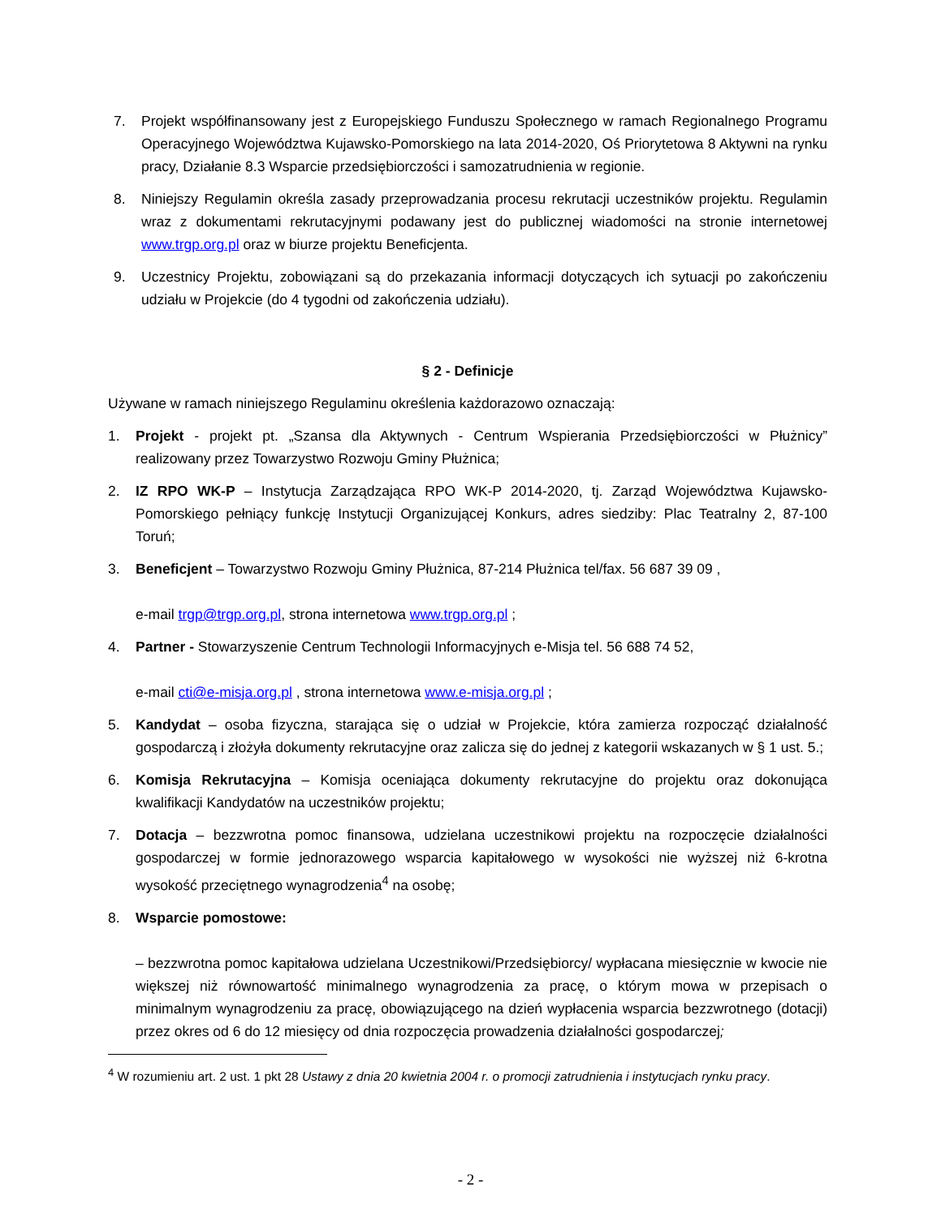7. Projekt współfinansowany jest z Europejskiego Funduszu Społecznego w ramach Regionalnego Programu Operacyjnego Województwa Kujawsko-Pomorskiego na lata 2014-2020, Oś Priorytetowa 8 Aktywni na rynku pracy, Działanie 8.3 Wsparcie przedsiębiorczości i samozatrudnienia w regionie.
8. Niniejszy Regulamin określa zasady przeprowadzania procesu rekrutacji uczestników projektu. Regulamin wraz z dokumentami rekrutacyjnymi podawany jest do publicznej wiadomości na stronie internetowej www.trgp.org.pl oraz w biurze projektu Beneficjenta.
9. Uczestnicy Projektu, zobowiązani są do przekazania informacji dotyczących ich sytuacji po zakończeniu udziału w Projekcie (do 4 tygodni od zakończenia udziału).
§ 2 - Definicje
Używane w ramach niniejszego Regulaminu określenia każdorazowo oznaczają:
1. Projekt - projekt pt. „Szansa dla Aktywnych - Centrum Wspierania Przedsiębiorczości w Płużnicy” realizowany przez Towarzystwo Rozwoju Gminy Płużnica;
2. IZ RPO WK-P – Instytucja Zarządzająca RPO WK-P 2014-2020, tj. Zarząd Województwa Kujawsko-Pomorskiego pełniący funkcję Instytucji Organizującej Konkurs, adres siedziby: Plac Teatralny 2, 87-100 Toruń;
3. Beneficjent – Towarzystwo Rozwoju Gminy Płużnica, 87-214 Płużnica tel/fax. 56 687 39 09 ,
e-mail trgp@trgp.org.pl, strona internetowa www.trgp.org.pl ;
4. Partner - Stowarzyszenie Centrum Technologii Informacyjnych e-Misja tel. 56 688 74 52,
e-mail cti@e-misja.org.pl , strona internetowa www.e-misja.org.pl ;
5. Kandydat – osoba fizyczna, starająca się o udział w Projekcie, która zamierza rozpocząć działalność gospodarczą i złożyła dokumenty rekrutacyjne oraz zalicza się do jednej z kategorii wskazanych w § 1 ust. 5.;
6. Komisja Rekrutacyjna – Komisja oceniająca dokumenty rekrutacyjne do projektu oraz dokonująca kwalifikacji Kandydatów na uczestników projektu;
7. Dotacja – bezzwrotna pomoc finansowa, udzielana uczestnikowi projektu na rozpoczęcie działalności gospodarczej w formie jednorazowego wsparcia kapitałowego w wysokości nie wyższej niż 6-krotna wysokość przeciętnego wynagrodzenia<sup>4</sup> na osobę;
8. Wsparcie pomostowe:
– bezzwrotna pomoc kapitałowa udzielana Uczestnikowi/Przedsiębiorcy/ wypłacana miesięcznie w kwocie nie większej niż równowartość minimalnego wynagrodzenia za pracę, o którym mowa w przepisach o minimalnym wynagrodzeniu za pracę, obowiązującego na dzień wypłacenia wsparcia bezzwrotnego (dotacji) przez okres od 6 do 12 miesięcy od dnia rozpoczęcia prowadzenia działalności gospodarczej;
<sup>4</sup> W rozumieniu art. 2 ust. 1 pkt 28 Ustawy z dnia 20 kwietnia 2004 r. o promocji zatrudnienia i instytucjach rynku pracy.
- 2 -